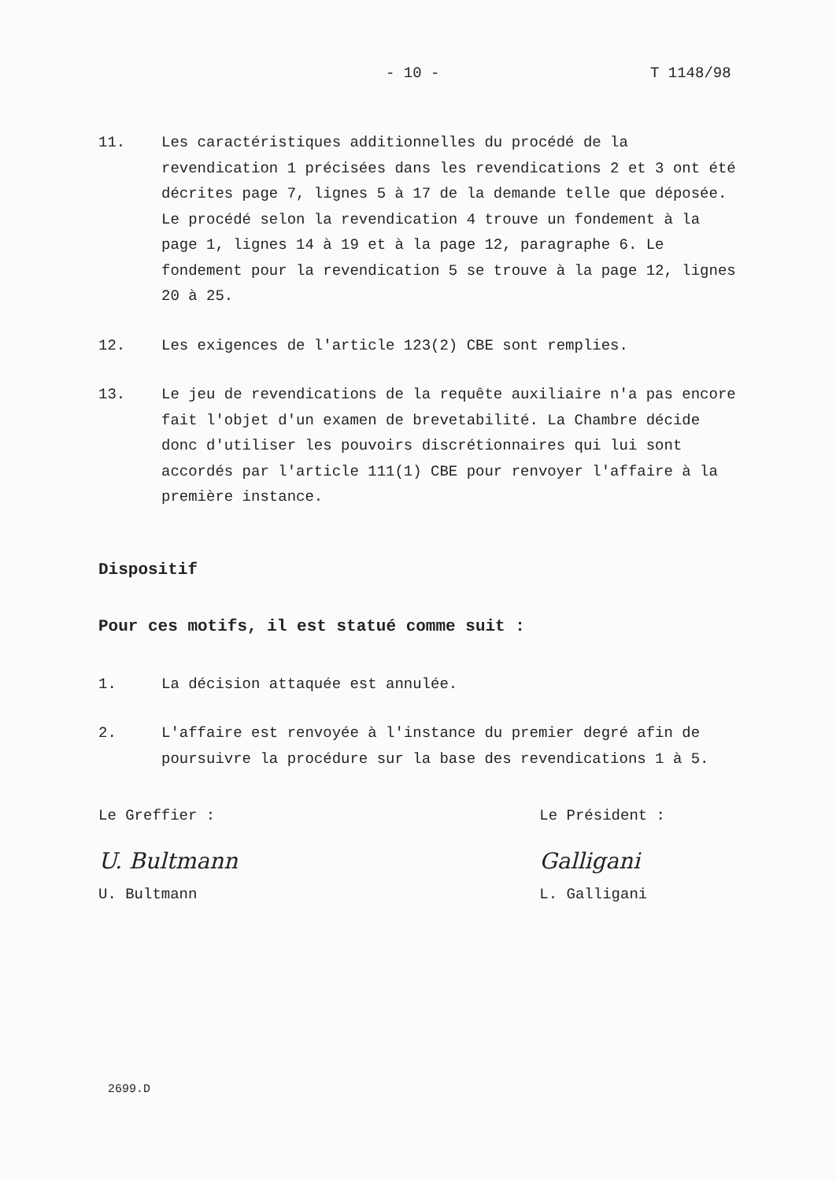- 10 - T 1148/98
11. Les caractéristiques additionnelles du procédé de la revendication 1 précisées dans les revendications 2 et 3 ont été décrites page 7, lignes 5 à 17 de la demande telle que déposée. Le procédé selon la revendication 4 trouve un fondement à la page 1, lignes 14 à 19 et à la page 12, paragraphe 6. Le fondement pour la revendication 5 se trouve à la page 12, lignes 20 à 25.
12. Les exigences de l'article 123(2) CBE sont remplies.
13. Le jeu de revendications de la requête auxiliaire n'a pas encore fait l'objet d'un examen de brevetabilité. La Chambre décide donc d'utiliser les pouvoirs discrétionnaires qui lui sont accordés par l'article 111(1) CBE pour renvoyer l'affaire à la première instance.
Dispositif
Pour ces motifs, il est statué comme suit :
1. La décision attaquée est annulée.
2. L'affaire est renvoyée à l'instance du premier degré afin de poursuivre la procédure sur la base des revendications 1 à 5.
Le Greffier :
U. Bultmann
U. Bultmann
Le Président :
Galligani
L. Galligani
2699.D